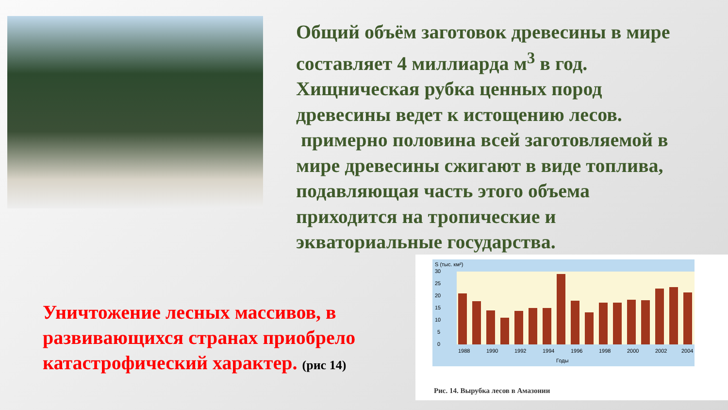Общий объём заготовок древесины в мире составляет 4 миллиарда м<sup>3</sup> в год. Хищническая рубка ценных пород древесины ведет к истощению лесов.
примерно половина всей заготовляемой в мире древесины сжигают в виде топлива, подавляющая часть этого объема приходится на тропические и экваториальные государства.
Уничтожение лесных массивов, в развивающихся странах приобрело катастрофический характер. (рис 14)
S (тыс. км²)
30
25
20
15
10
5
0
1988
1990
1992
1994
1996
1998
2000
2002
2004
Годы
Рис. 14. Вырубка лесов в Амазонии